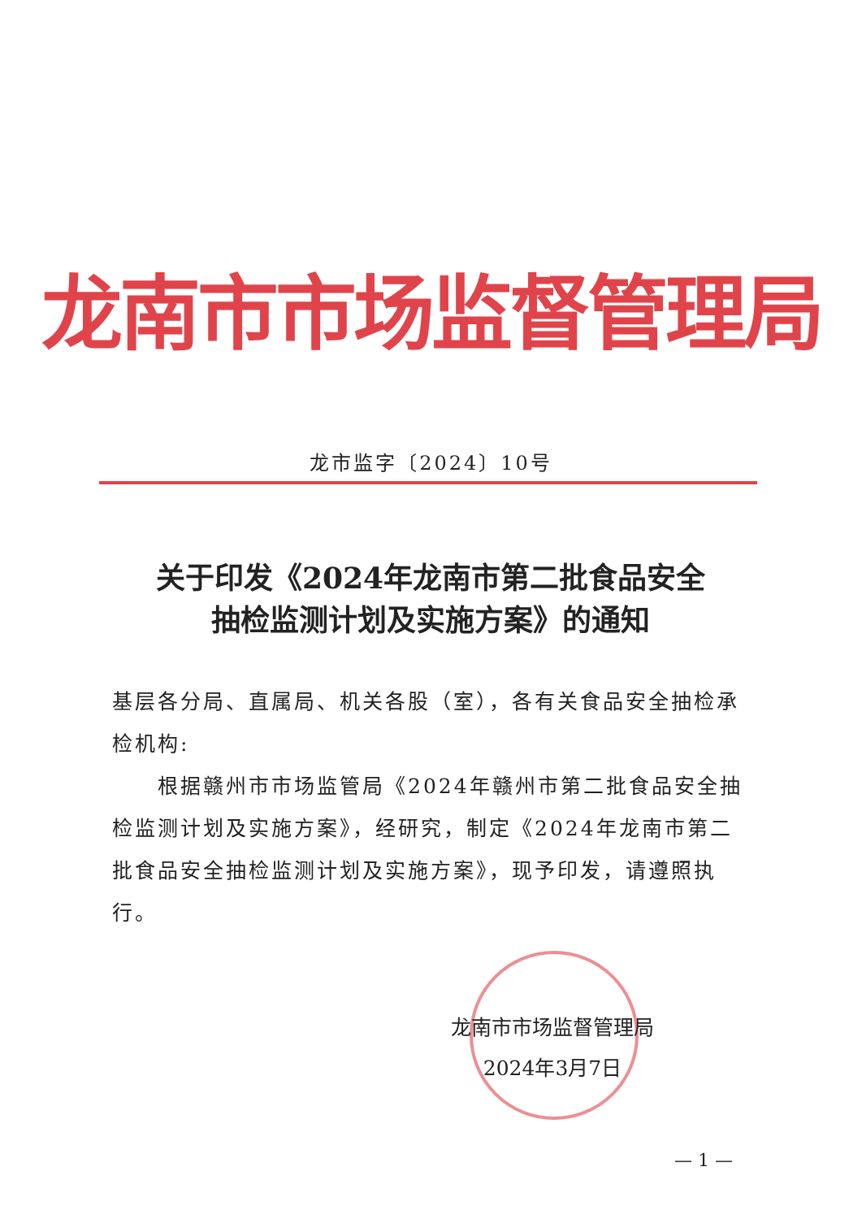龙南市市场监督管理局
龙市监字〔2024〕10号
关于印发《2024年龙南市第二批食品安全
抽检监测计划及实施方案》的通知
基层各分局、直属局、机关各股（室），各有关食品安全抽检承检机构:
  根据赣州市市场监管局《2024年赣州市第二批食品安全抽检监测计划及实施方案》，经研究，制定《2024年龙南市第二批食品安全抽检监测计划及实施方案》，现予印发，请遵照执行。
龙南市市场监督管理局
2024年3月7日
— 1 —